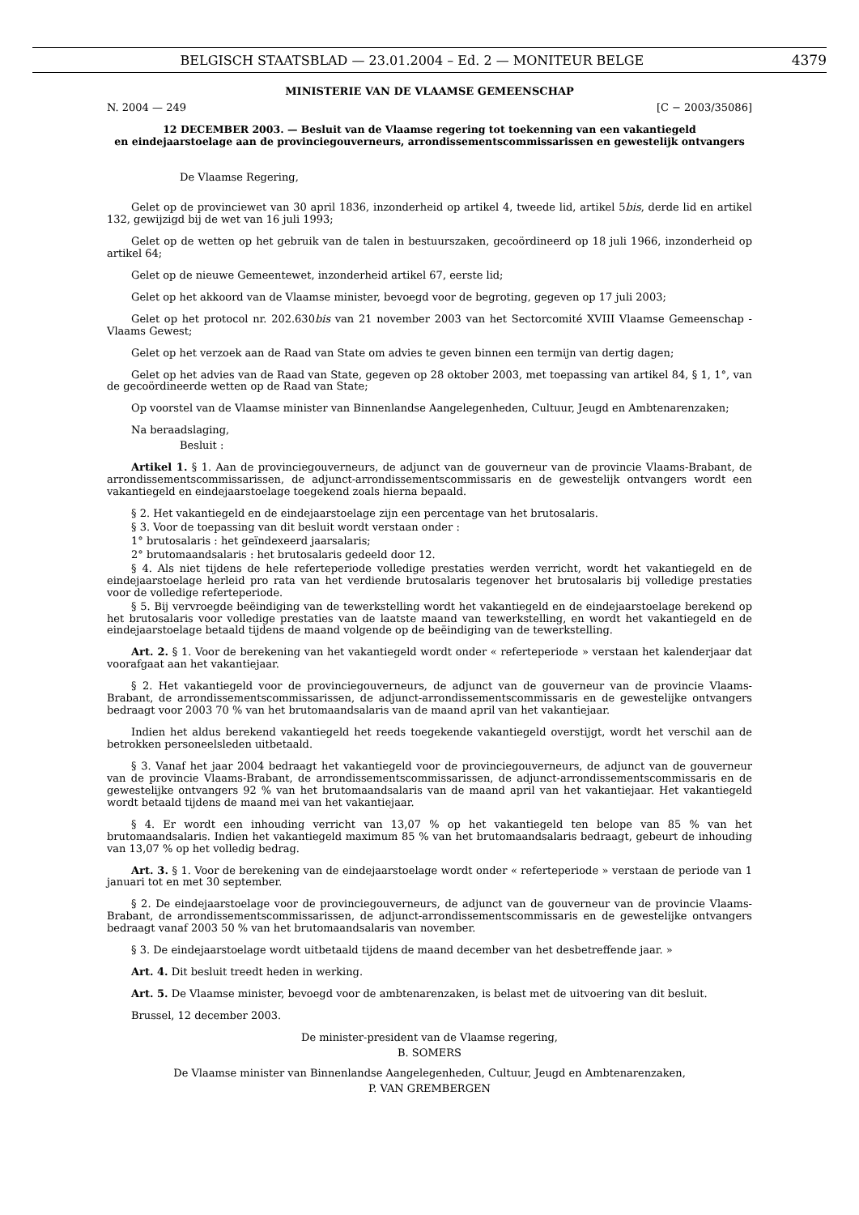BELGISCH STAATSBLAD — 23.01.2004 – Ed. 2 — MONITEUR BELGE 4379
MINISTERIE VAN DE VLAAMSE GEMEENSCHAP
N. 2004 — 249 [C − 2003/35086]
12 DECEMBER 2003. — Besluit van de Vlaamse regering tot toekenning van een vakantiegeld
en eindejaarstoelage aan de provinciegouverneurs, arrondissementscommissarissen en gewestelijk ontvangers
De Vlaamse Regering,
Gelet op de provinciewet van 30 april 1836, inzonderheid op artikel 4, tweede lid, artikel 5bis, derde lid en artikel 132, gewijzigd bij de wet van 16 juli 1993;
Gelet op de wetten op het gebruik van de talen in bestuurszaken, gecoördineerd op 18 juli 1966, inzonderheid op artikel 64;
Gelet op de nieuwe Gemeentewet, inzonderheid artikel 67, eerste lid;
Gelet op het akkoord van de Vlaamse minister, bevoegd voor de begroting, gegeven op 17 juli 2003;
Gelet op het protocol nr. 202.630bis van 21 november 2003 van het Sectorcomité XVIII Vlaamse Gemeenschap - Vlaams Gewest;
Gelet op het verzoek aan de Raad van State om advies te geven binnen een termijn van dertig dagen;
Gelet op het advies van de Raad van State, gegeven op 28 oktober 2003, met toepassing van artikel 84, § 1, 1°, van de gecoördineerde wetten op de Raad van State;
Op voorstel van de Vlaamse minister van Binnenlandse Aangelegenheden, Cultuur, Jeugd en Ambtenarenzaken;
Na beraadslaging,
Besluit :
Artikel 1. § 1. Aan de provinciegouverneurs, de adjunct van de gouverneur van de provincie Vlaams-Brabant, de arrondissementscommissarissen, de adjunct-arrondissementscommissaris en de gewestelijk ontvangers wordt een vakantiegeld en eindejaarstoelage toegekend zoals hierna bepaald.
§ 2. Het vakantiegeld en de eindejaarstoelage zijn een percentage van het brutosalaris.
§ 3. Voor de toepassing van dit besluit wordt verstaan onder :
1° brutosalaris : het geïndexeerd jaarsalaris;
2° brutomaandsalaris : het brutosalaris gedeeld door 12.
§ 4. Als niet tijdens de hele referteperiode volledige prestaties werden verricht, wordt het vakantiegeld en de eindejaarstoelage herleid pro rata van het verdiende brutosalaris tegenover het brutosalaris bij volledige prestaties voor de volledige referteperiode.
§ 5. Bij vervroegde beëindiging van de tewerkstelling wordt het vakantiegeld en de eindejaarstoelage berekend op het brutosalaris voor volledige prestaties van de laatste maand van tewerkstelling, en wordt het vakantiegeld en de eindejaarstoelage betaald tijdens de maand volgende op de beëindiging van de tewerkstelling.
Art. 2. § 1. Voor de berekening van het vakantiegeld wordt onder « referteperiode » verstaan het kalenderjaar dat voorafgaat aan het vakantiejaar.
§ 2. Het vakantiegeld voor de provinciegouverneurs, de adjunct van de gouverneur van de provincie Vlaams-Brabant, de arrondissementscommissarissen, de adjunct-arrondissementscommissaris en de gewestelijke ontvangers bedraagt voor 2003 70 % van het brutomaandsalaris van de maand april van het vakantiejaar.
Indien het aldus berekend vakantiegeld het reeds toegekende vakantiegeld overstijgt, wordt het verschil aan de betrokken personeelsleden uitbetaald.
§ 3. Vanaf het jaar 2004 bedraagt het vakantiegeld voor de provinciegouverneurs, de adjunct van de gouverneur van de provincie Vlaams-Brabant, de arrondissementscommissarissen, de adjunct-arrondissementscommissaris en de gewestelijke ontvangers 92 % van het brutomaandsalaris van de maand april van het vakantiejaar. Het vakantiegeld wordt betaald tijdens de maand mei van het vakantiejaar.
§ 4. Er wordt een inhouding verricht van 13,07 % op het vakantiegeld ten belope van 85 % van het brutomaandsalaris. Indien het vakantiegeld maximum 85 % van het brutomaandsalaris bedraagt, gebeurt de inhouding van 13,07 % op het volledig bedrag.
Art. 3. § 1. Voor de berekening van de eindejaarstoelage wordt onder « referteperiode » verstaan de periode van 1 januari tot en met 30 september.
§ 2. De eindejaarstoelage voor de provinciegouverneurs, de adjunct van de gouverneur van de provincie Vlaams-Brabant, de arrondissementscommissarissen, de adjunct-arrondissementscommissaris en de gewestelijke ontvangers bedraagt vanaf 2003 50 % van het brutomaandsalaris van november.
§ 3. De eindejaarstoelage wordt uitbetaald tijdens de maand december van het desbetreffende jaar. »
Art. 4. Dit besluit treedt heden in werking.
Art. 5. De Vlaamse minister, bevoegd voor de ambtenarenzaken, is belast met de uitvoering van dit besluit.
Brussel, 12 december 2003.
De minister-president van de Vlaamse regering,
B. SOMERS
De Vlaamse minister van Binnenlandse Aangelegenheden, Cultuur, Jeugd en Ambtenarenzaken,
P. VAN GREMBERGEN